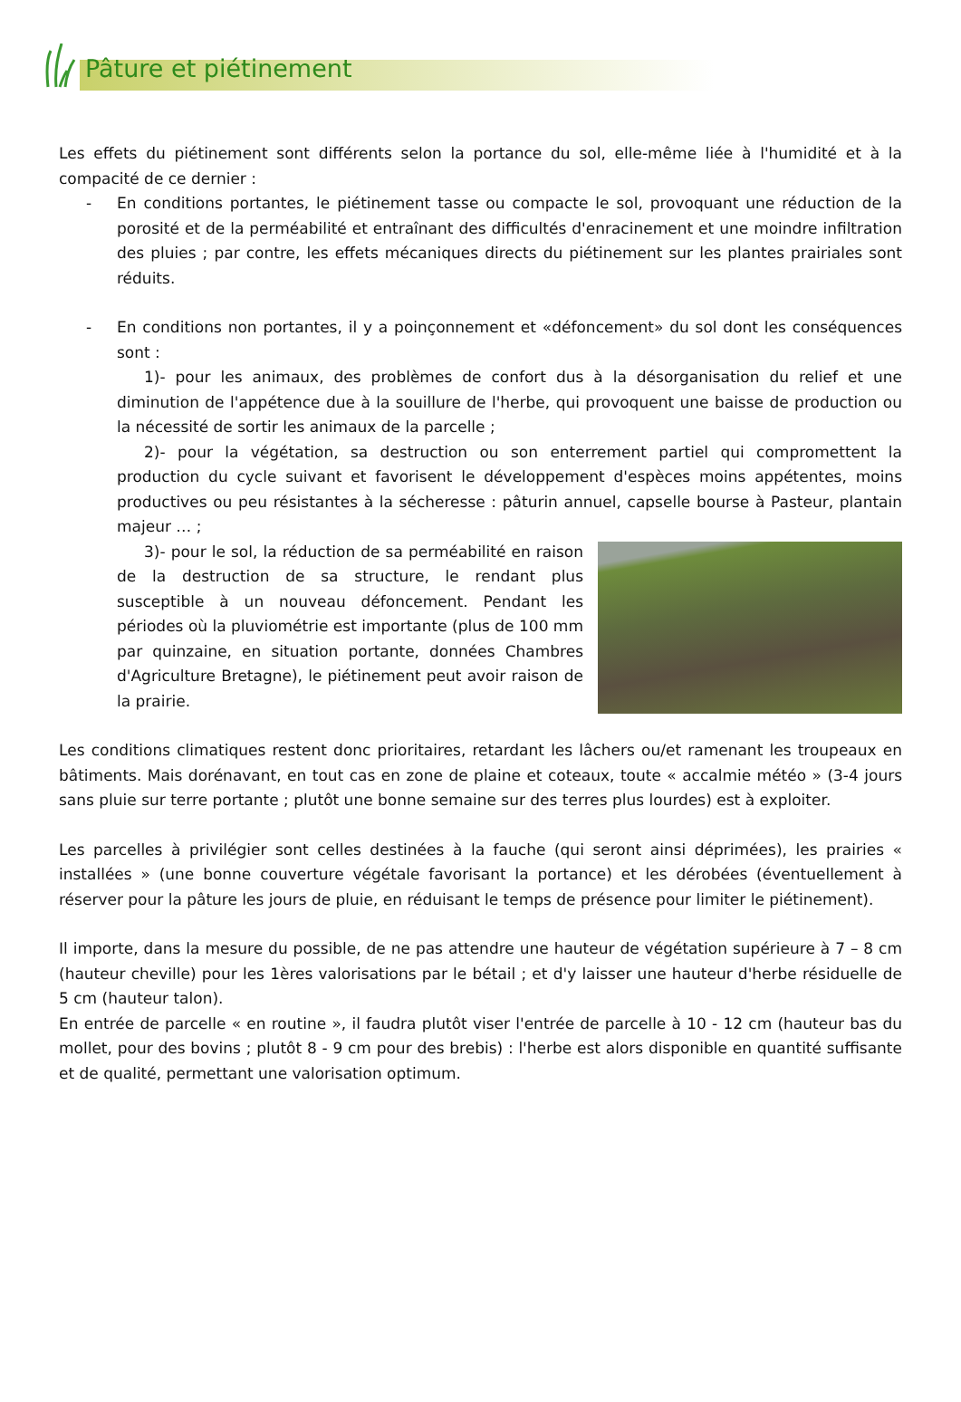Pâture et piétinement
Les effets du piétinement sont différents selon la portance du sol, elle-même liée à l'humidité et à la compacité de ce dernier :
- En conditions portantes, le piétinement tasse ou compacte le sol, provoquant une réduction de la porosité et de la perméabilité et entraînant des difficultés d'enracinement et une moindre infiltration des pluies ; par contre, les effets mécaniques directs du piétinement sur les plantes prairiales sont réduits.
- En conditions non portantes, il y a poinçonnement et «défoncement» du sol dont les conséquences sont :
1)- pour les animaux, des problèmes de confort dus à la désorganisation du relief et une diminution de l'appétence due à la souillure de l'herbe, qui provoquent une baisse de production ou la nécessité de sortir les animaux de la parcelle ;
2)- pour la végétation, sa destruction ou son enterrement partiel qui compromettent la production du cycle suivant et favorisent le développement d'espèces moins appétentes, moins productives ou peu résistantes à la sécheresse : pâturin annuel, capselle bourse à Pasteur, plantain majeur … ;
3)- pour le sol, la réduction de sa perméabilité en raison de la destruction de sa structure, le rendant plus susceptible à un nouveau défoncement. Pendant les périodes où la pluviométrie est importante (plus de 100 mm par quinzaine, en situation portante, données Chambres d'Agriculture Bretagne), le piétinement peut avoir raison de la prairie.
Les conditions climatiques restent donc prioritaires, retardant les lâchers ou/et ramenant les troupeaux en bâtiments. Mais dorénavant, en tout cas en zone de plaine et coteaux, toute « accalmie météo » (3-4 jours sans pluie sur terre portante ; plutôt une bonne semaine sur des terres plus lourdes) est à exploiter.
Les parcelles à privilégier sont celles destinées à la fauche (qui seront ainsi déprimées), les prairies « installées » (une bonne couverture végétale favorisant la portance) et les dérobées (éventuellement à réserver pour la pâture les jours de pluie, en réduisant le temps de présence pour limiter le piétinement).
Il importe, dans la mesure du possible, de ne pas attendre une hauteur de végétation supérieure à 7 – 8 cm (hauteur cheville) pour les 1ères valorisations par le bétail ; et d'y laisser une hauteur d'herbe résiduelle de 5 cm (hauteur talon).
En entrée de parcelle « en routine », il faudra plutôt viser l'entrée de parcelle à 10 - 12 cm (hauteur bas du mollet, pour des bovins ; plutôt 8 - 9 cm pour des brebis) : l'herbe est alors disponible en quantité suffisante et de qualité, permettant une valorisation optimum.